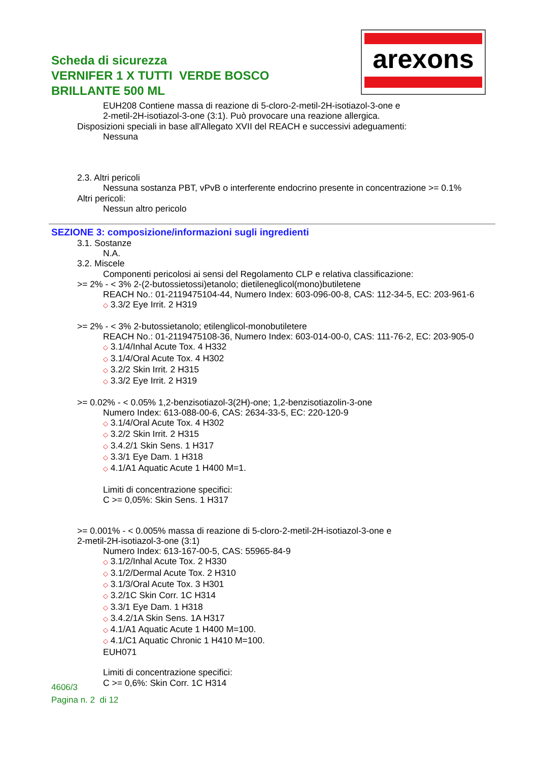Scheda di sicurezza
VERNIFER 1 X TUTTI VERDE BOSCO
BRILLANTE 500 ML
arexons
EUH208 Contiene massa di reazione di 5-cloro-2-metil-2H-isotiazol-3-one e
2-metil-2H-isotiazol-3-one (3:1). Può provocare una reazione allergica.
Disposizioni speciali in base all'Allegato XVII del REACH e successivi adeguamenti:
Nessuna
2.3. Altri pericoli
Nessuna sostanza PBT, vPvB o interferente endocrino presente in concentrazione >= 0.1%
Altri pericoli:
Nessun altro pericolo
SEZIONE 3: composizione/informazioni sugli ingredienti
3.1. Sostanze
N.A.
3.2. Miscele
Componenti pericolosi ai sensi del Regolamento CLP e relativa classificazione:
>= 2% - < 3% 2-(2-butossietossi)etanolo; dietileneglicol(mono)butiletene
REACH No.: 01-2119475104-44, Numero Index: 603-096-00-8, CAS: 112-34-5, EC: 203-961-6
◇ 3.3/2 Eye Irrit. 2 H319
>= 2% - < 3% 2-butossietanolo; etilenglicol-monobutiletere
REACH No.: 01-2119475108-36, Numero Index: 603-014-00-0, CAS: 111-76-2, EC: 203-905-0
◇ 3.1/4/Inhal Acute Tox. 4 H332
◇ 3.1/4/Oral Acute Tox. 4 H302
◇ 3.2/2 Skin Irrit. 2 H315
◇ 3.3/2 Eye Irrit. 2 H319
>= 0.02% - < 0.05% 1,2-benzisotiazol-3(2H)-one; 1,2-benzisotiazolin-3-one
Numero Index: 613-088-00-6, CAS: 2634-33-5, EC: 220-120-9
◇ 3.1/4/Oral Acute Tox. 4 H302
◇ 3.2/2 Skin Irrit. 2 H315
◇ 3.4.2/1 Skin Sens. 1 H317
◇ 3.3/1 Eye Dam. 1 H318
◇ 4.1/A1 Aquatic Acute 1 H400 M=1.
Limiti di concentrazione specifici:
C >= 0,05%: Skin Sens. 1 H317
>= 0.001% - < 0.005% massa di reazione di 5-cloro-2-metil-2H-isotiazol-3-one e
2-metil-2H-isotiazol-3-one (3:1)
Numero Index: 613-167-00-5, CAS: 55965-84-9
◇ 3.1/2/Inhal Acute Tox. 2 H330
◇ 3.1/2/Dermal Acute Tox. 2 H310
◇ 3.1/3/Oral Acute Tox. 3 H301
◇ 3.2/1C Skin Corr. 1C H314
◇ 3.3/1 Eye Dam. 1 H318
◇ 3.4.2/1A Skin Sens. 1A H317
◇ 4.1/A1 Aquatic Acute 1 H400 M=100.
◇ 4.1/C1 Aquatic Chronic 1 H410 M=100.
EUH071
Limiti di concentrazione specifici:
C >= 0,6%: Skin Corr. 1C H314
4606/3
Pagina n. 2 di 12